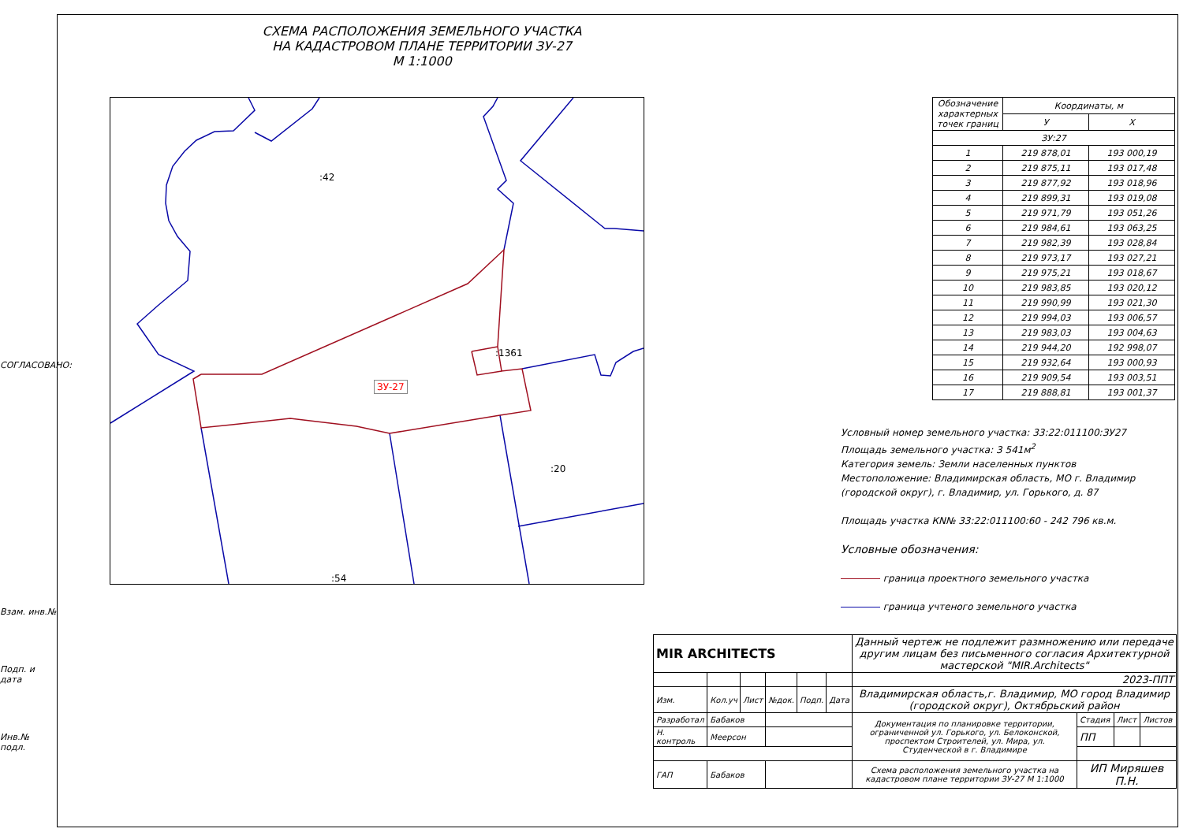СХЕМА РАСПОЛОЖЕНИЯ ЗЕМЕЛЬНОГО УЧАСТКА
НА КАДАСТРОВОМ ПЛАНЕ ТЕРРИТОРИИ ЗУ-27
М 1:1000
:42
:1361
ЗУ-27
:20
:54
| Обозначение характерных точек границ | Координаты, м | |
| --- | --- | --- |
| | У | Х |
| ЗУ:27 | | |
| 1 | 219 878,01 | 193 000,19 |
| 2 | 219 875,11 | 193 017,48 |
| 3 | 219 877,92 | 193 018,96 |
| 4 | 219 899,31 | 193 019,08 |
| 5 | 219 971,79 | 193 051,26 |
| 6 | 219 984,61 | 193 063,25 |
| 7 | 219 982,39 | 193 028,84 |
| 8 | 219 973,17 | 193 027,21 |
| 9 | 219 975,21 | 193 018,67 |
| 10 | 219 983,85 | 193 020,12 |
| 11 | 219 990,99 | 193 021,30 |
| 12 | 219 994,03 | 193 006,57 |
| 13 | 219 983,03 | 193 004,63 |
| 14 | 219 944,20 | 192 998,07 |
| 15 | 219 932,64 | 193 000,93 |
| 16 | 219 909,54 | 193 003,51 |
| 17 | 219 888,81 | 193 001,37 |
Условный номер земельного участка: 33:22:011100:ЗУ27
Площадь земельного участка: 3 541м<sup>2</sup>
Категория земель: Земли населенных пунктов
Местоположение: Владимирская область, МО г. Владимир (городской округ), г. Владимир, ул. Горького, д. 87
Площадь участка КN№ 33:22:011100:60 - 242 796 кв.м.
Условные обозначения:
граница проектного земельного участка
граница учтеного земельного участка
| MIR ARCHITECTS | | | | | | Данный чертеж не подлежит размножению или передаче другим лицам без письменного согласия Архитектурной мастерской "MIR.Architects" | | | |
| | | | | | | 2023-ППТ | | | |
| Изм. | Кол.уч | Лист | №док. | Подп. | Дата | Владимирская область,г. Владимир, МО город Владимир (городской округ), Октябрьский район | | | |
| Разработал | Бабаков | | | | | Документация по планировке территории, ограниченной ул. Горького, ул. Белоконской, проспектом Строителей, ул. Мира, ул. Студенческой в г. Владимире | Стадия | Лист | Листов |
| Н. контроль | Меерсон | | | | | | ПП | | |
| ГАП | Бабаков | | | | | Схема расположения земельного участка на кадастровом плане территории ЗУ-27 М 1:1000 | ИП Миряшев П.Н. | | |
СОГЛАСОВАНО:
Взам. инв.№
Подп. и дата
Инв.№ подл.